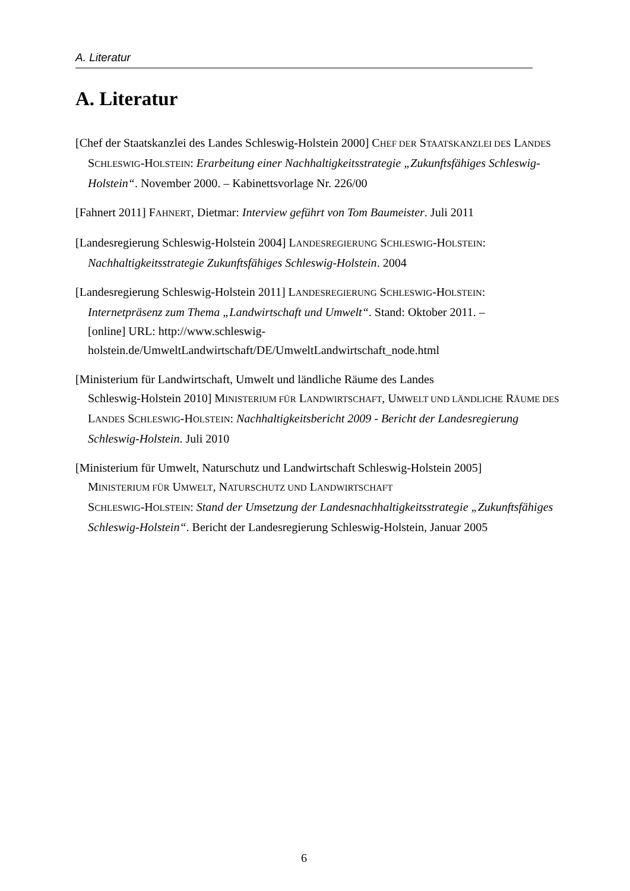A. Literatur
A. Literatur
[Chef der Staatskanzlei des Landes Schleswig-Holstein 2000] CHEF DER STAATSKANZLEI DES LANDES SCHLESWIG-HOLSTEIN: Erarbeitung einer Nachhaltigkeitsstrategie „Zukunftsfähiges Schleswig-Holstein“. November 2000. – Kabinettsvorlage Nr. 226/00
[Fahnert 2011] FAHNERT, Dietmar: Interview geführt von Tom Baumeister. Juli 2011
[Landesregierung Schleswig-Holstein 2004] LANDESREGIERUNG SCHLESWIG-HOLSTEIN: Nachhaltigkeitsstrategie Zukunftsfähiges Schleswig-Holstein. 2004
[Landesregierung Schleswig-Holstein 2011] LANDESREGIERUNG SCHLESWIG-HOLSTEIN: Internetpräsenz zum Thema „Landwirtschaft und Umwelt“. Stand: Oktober 2011. –
[online] URL: http://www.schleswig-
holstein.de/UmweltLandwirtschaft/DE/UmweltLandwirtschaft_node.html
[Ministerium für Landwirtschaft, Umwelt und ländliche Räume des Landes
Schleswig-Holstein 2010] MINISTERIUM FÜR LANDWIRTSCHAFT, UMWELT UND LÄNDLICHE RÄUME DES LANDES SCHLESWIG-HOLSTEIN: Nachhaltigkeitsbericht 2009 - Bericht der Landesregierung Schleswig-Holstein. Juli 2010
[Ministerium für Umwelt, Naturschutz und Landwirtschaft Schleswig-Holstein 2005]
MINISTERIUM FÜR UMWELT, NATURSCHUTZ UND LANDWIRTSCHAFT
SCHLESWIG-HOLSTEIN: Stand der Umsetzung der Landesnachhaltigkeitsstrategie „Zukunftsfähiges Schleswig-Holstein“. Bericht der Landesregierung Schleswig-Holstein, Januar 2005
6